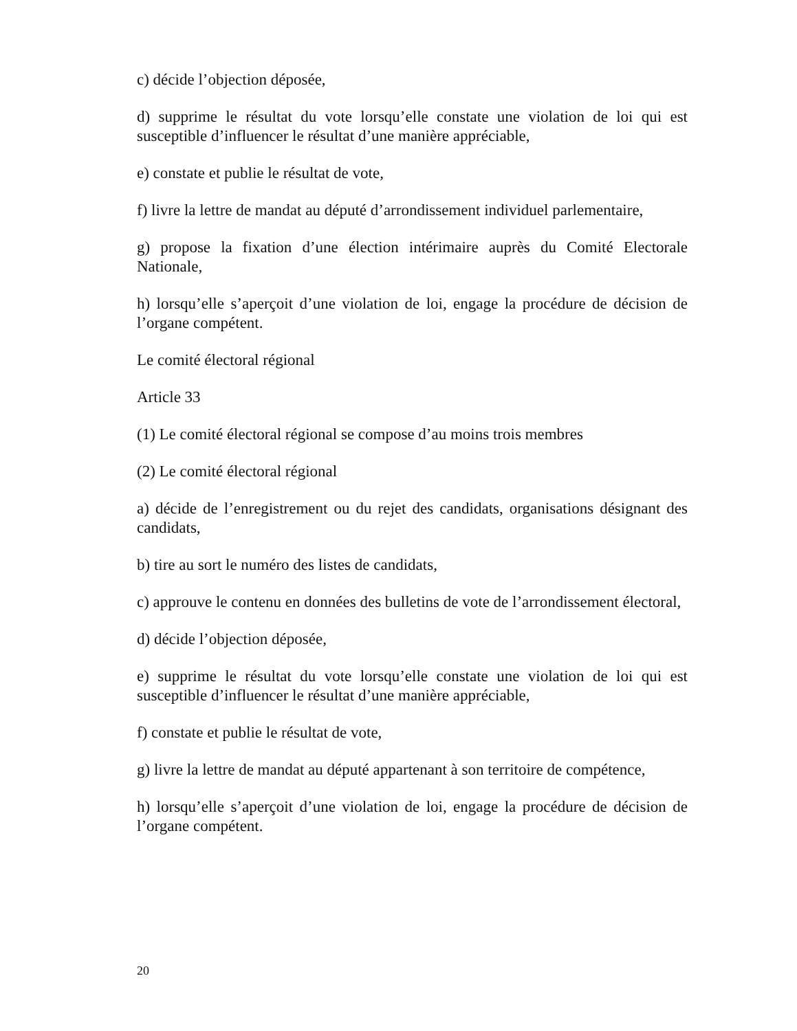c) décide l’objection déposée,
d) supprime le résultat du vote lorsqu’elle constate une violation de loi qui est susceptible d’influencer le résultat d’une manière appréciable,
e) constate et publie le résultat de vote,
f) livre la lettre de mandat au député d’arrondissement individuel parlementaire,
g) propose la fixation d’une élection intérimaire auprès du Comité Electorale Nationale,
h) lorsqu’elle s’aperçoit d’une violation de loi, engage la procédure de décision de l’organe compétent.
Le comité électoral régional
Article 33
(1) Le comité électoral régional se compose d’au moins trois membres
(2) Le comité électoral régional
a) décide de l’enregistrement ou du rejet des candidats, organisations désignant des candidats,
b) tire au sort le numéro des listes de candidats,
c) approuve le contenu en données des bulletins de vote de l’arrondissement électoral,
d) décide l’objection déposée,
e) supprime le résultat du vote lorsqu’elle constate une violation de loi qui est susceptible d’influencer le résultat d’une manière appréciable,
f) constate et publie le résultat de vote,
g) livre la lettre de mandat au député appartenant à son territoire de compétence,
h) lorsqu’elle s’aperçoit d’une violation de loi, engage la procédure de décision de l’organe compétent.
20